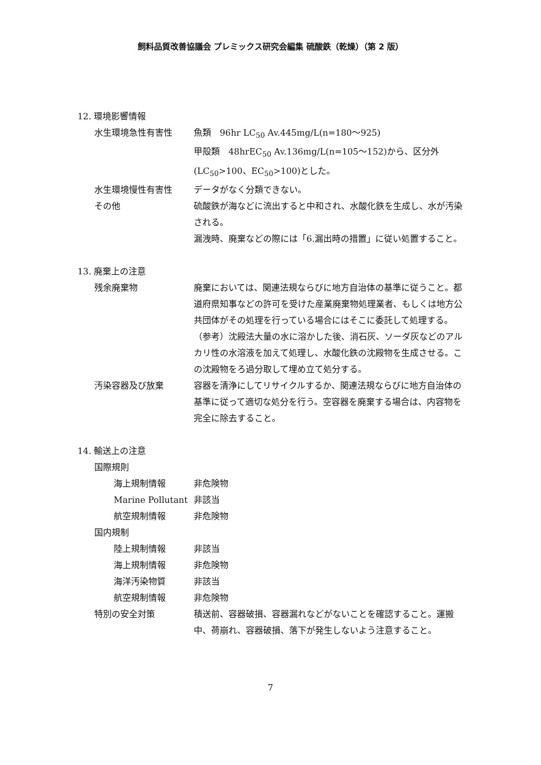飼料品質改善協議会 プレミックス研究会編集 硫酸鉄（乾燥）（第 2 版）
12. 環境影響情報
水生環境急性有害性 魚類　96hr LC<sub>50</sub> Av.445mg/L(n=180～925)
甲殻類　48hrEC<sub>50</sub> Av.136mg/L(n=105～152)から、区分外(LC<sub>50</sub>>100、EC<sub>50</sub>>100)とした。
水生環境慢性有害性 データがなく分類できない。
その他 硫酸鉄が海などに流出すると中和され、水酸化鉄を生成し、水が汚染される。
漏洩時、廃棄などの際には「6.漏出時の措置」に従い処置すること。
13. 廃棄上の注意
残余廃棄物 廃棄においては、関連法規ならびに地方自治体の基準に従うこと。都道府県知事などの許可を受けた産業廃棄物処理業者、もしくは地方公共団体がその処理を行っている場合にはそこに委託して処理する。（参考）沈殿法大量の水に溶かした後、消石灰、ソーダ灰などのアルカリ性の水溶液を加えて処理し、水酸化鉄の沈殿物を生成させる。この沈殿物をろ過分取して埋め立て処分する。
汚染容器及び放棄 容器を清浄にしてリサイクルするか、関連法規ならびに地方自治体の基準に従って適切な処分を行う。空容器を廃棄する場合は、内容物を完全に除去すること。
14. 輸送上の注意
国際規則
海上規制情報 非危険物
Marine Pollutant 非該当
航空規制情報 非危険物
国内規制
陸上規制情報 非該当
海上規制情報 非危険物
海洋汚染物質 非該当
航空規制情報 非危険物
特別の安全対策 積送前、容器破損、容器漏れなどがないことを確認すること。運搬中、荷崩れ、容器破損、落下が発生しないよう注意すること。
7